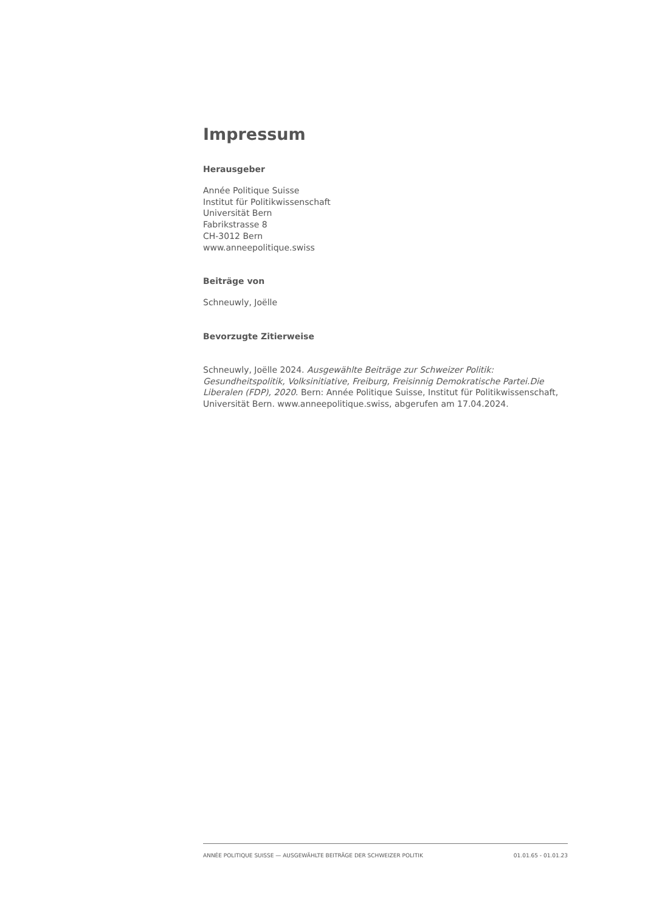Impressum
Herausgeber
Année Politique Suisse
Institut für Politikwissenschaft
Universität Bern
Fabrikstrasse 8
CH-3012 Bern
www.anneepolitique.swiss
Beiträge von
Schneuwly, Joëlle
Bevorzugte Zitierweise
Schneuwly, Joëlle 2024. Ausgewählte Beiträge zur Schweizer Politik: Gesundheitspolitik, Volksinitiative, Freiburg, Freisinnig Demokratische Partei.Die Liberalen (FDP), 2020. Bern: Année Politique Suisse, Institut für Politikwissenschaft, Universität Bern. www.anneepolitique.swiss, abgerufen am 17.04.2024.
ANNÉE POLITIQUE SUISSE — AUSGEWÄHLTE BEITRÄGE DER SCHWEIZER POLITIK 01.01.65 - 01.01.23